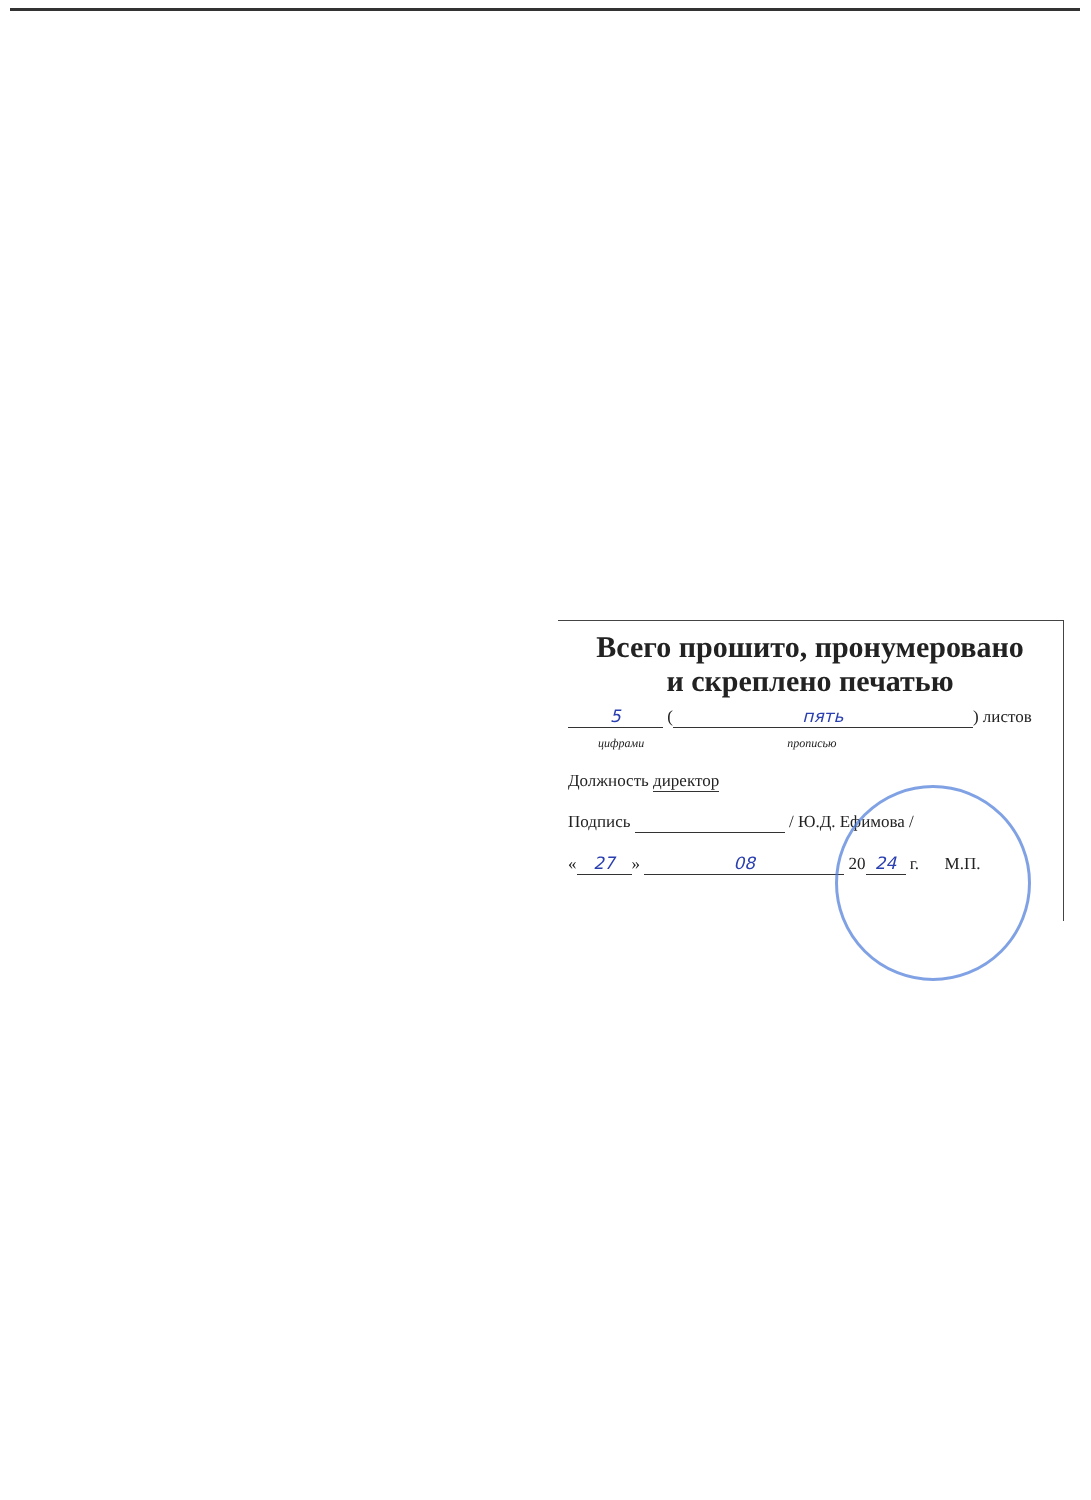Всего прошито, пронумеровано
и скреплено печатью
5 (пять) листов
цифрами прописью
Должность директор
Подпись / Ю.Д. Ефимова /
« 27 » 08 20 24 г. М.П.